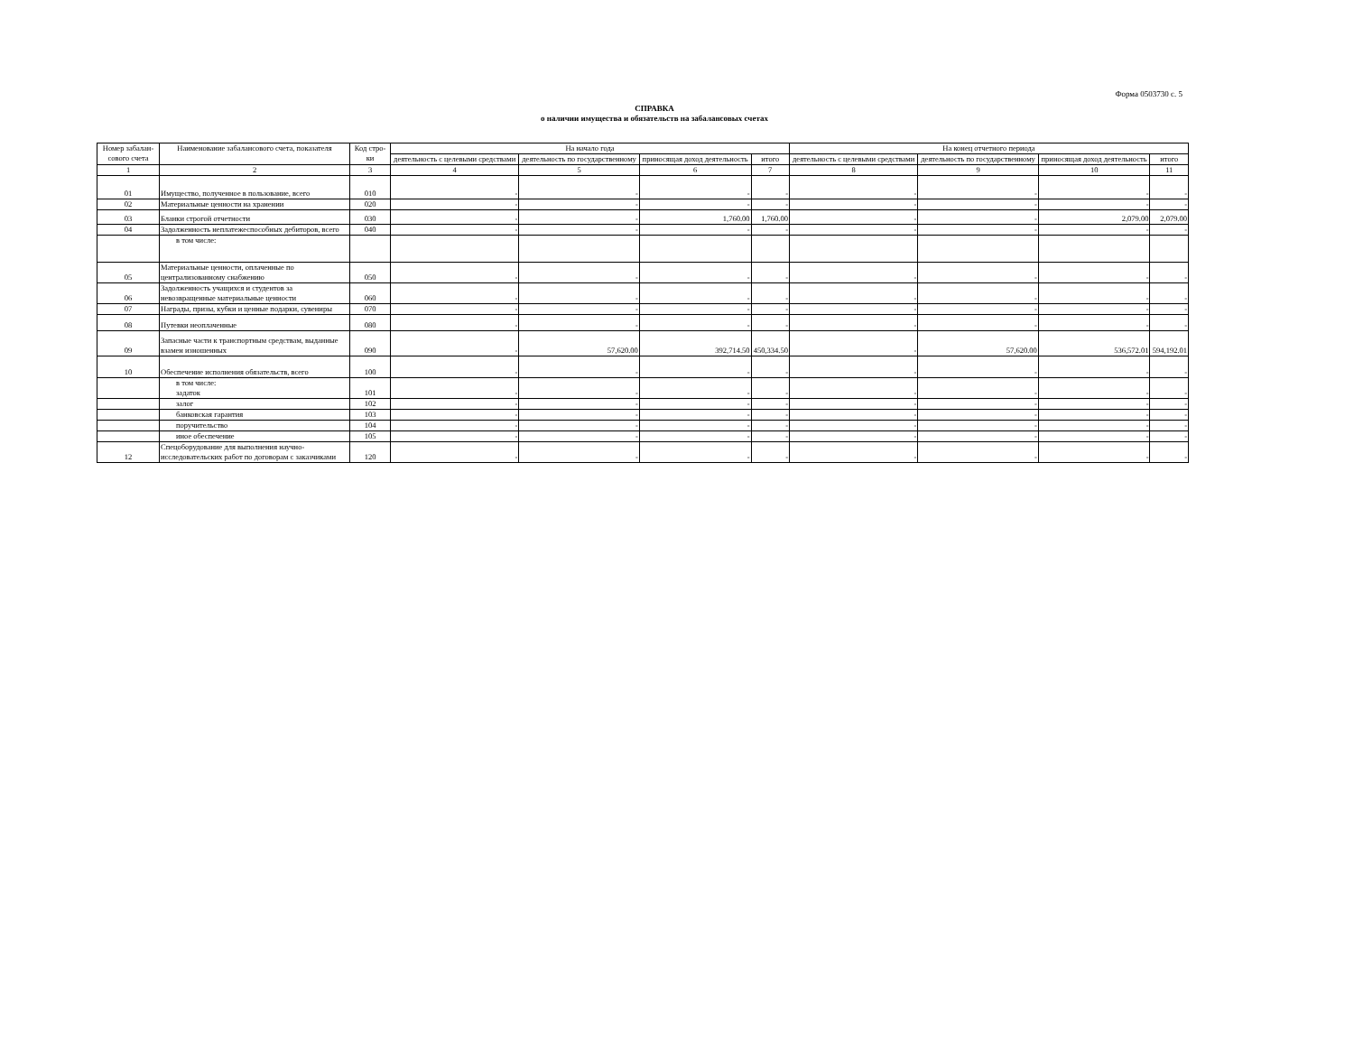Форма 0503730 с. 5
СПРАВКА
о наличии имущества и обязательств на забалансовых счетах
| Номер забалан-сового счета | Наименование забалансового счета, показателя | Код стро-ки | На начало года | | | | На конец отчетного периода | | | |
| --- | --- | --- | --- | --- | --- | --- | --- | --- | --- | --- |
| | | | деятельность с целевыми средствами | деятельность по государственному | приносящая доход деятельность | итого | деятельность с целевыми средствами | деятельность по государственному | приносящая доход деятельность | итого |
| 1 | 2 | 3 | 4 | 5 | 6 | 7 | 8 | 9 | 10 | 11 |
| 01 | Имущество, полученное в пользование, всего | 010 | - | - | - | - | - | - | - | - |
| 02 | Материальные ценности на хранении | 020 | - | - | - | - | - | - | - | - |
| 03 | Бланки строгой отчетности | 030 | - | - | 1,760.00 | 1,760.00 | - | - | 2,079.00 | 2,079.00 |
| 04 | Задолженность неплатежеспособных дебиторов, всего | 040 | - | - | - | - | - | - | - | - |
| | в том числе: | | | | | | | | | |
| 05 | Материальные ценности, оплаченные по централизованному снабжению | 050 | - | - | - | - | - | - | - | - |
| 06 | Задолженность учащихся и студентов за невозвращенные материальные ценности | 060 | - | - | - | - | - | - | - | - |
| 07 | Награды, призы, кубки и ценные подарки, сувениры | 070 | - | - | - | - | - | - | - | - |
| 08 | Путевки неоплаченные | 080 | - | - | - | - | - | - | - | - |
| 09 | Запасные части к транспортным средствам, выданные взамен изношенных | 090 | - | 57,620.00 | 392,714.50 | 450,334.50 | - | 57,620.00 | 536,572.01 | 594,192.01 |
| 10 | Обеспечение исполнения обязательств, всего | 100 | - | - | - | - | - | - | - | - |
| | в том числе: задаток | 101 | - | - | - | - | - | - | - | - |
| | залог | 102 | - | - | - | - | - | - | - | - |
| | банковская гарантия | 103 | - | - | - | - | - | - | - | - |
| | поручительство | 104 | - | - | - | - | - | - | - | - |
| | иное обеспечение | 105 | - | - | - | - | - | - | - | - |
| 12 | Спецоборудование для выполнения научно-исследовательских работ по договорам с заказчиками | 120 | - | - | - | - | - | - | - | - |